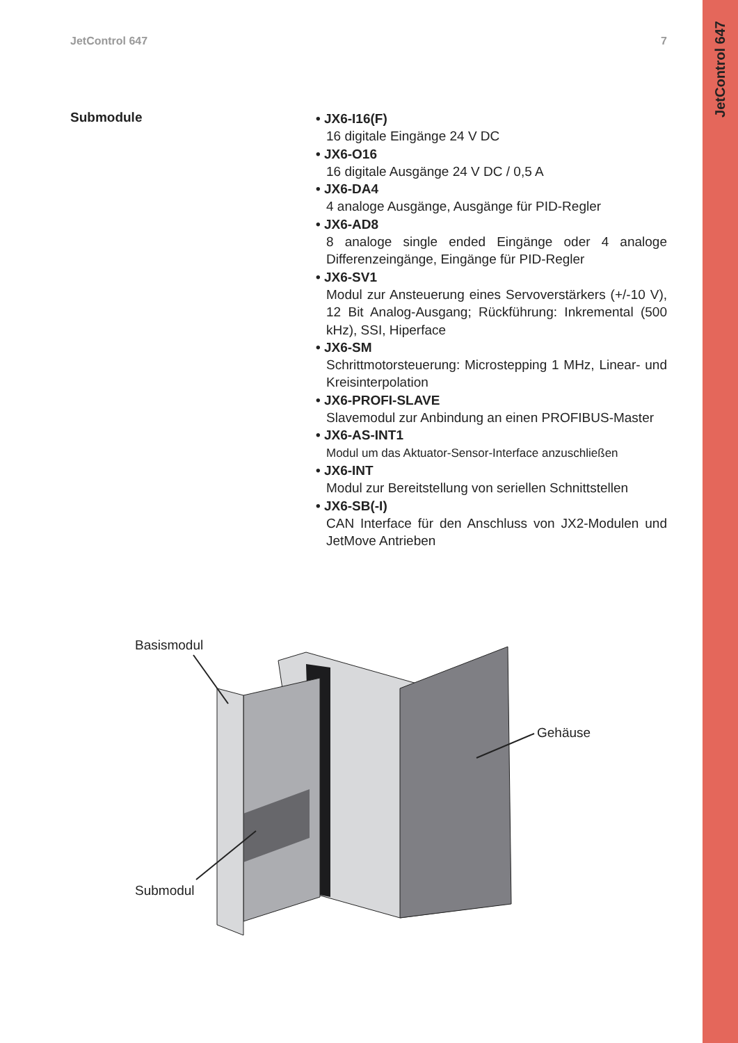JetControl 647
JetControl 647 7
Submodule
• JX6-I16(F)
16 digitale Eingänge 24 V DC
• JX6-O16
16 digitale Ausgänge 24 V DC / 0,5 A
• JX6-DA4
4 analoge Ausgänge, Ausgänge für PID-Regler
• JX6-AD8
8 analoge single ended Eingänge oder 4 analoge Differenzeingänge, Eingänge für PID-Regler
• JX6-SV1
Modul zur Ansteuerung eines Servoverstärkers (+/-10 V), 12 Bit Analog-Ausgang; Rückführung: Inkremental (500 kHz), SSI, Hiperface
• JX6-SM
Schrittmotorsteuerung: Microstepping 1 MHz, Linear- und Kreisinterpolation
• JX6-PROFI-SLAVE
Slavemodul zur Anbindung an einen PROFIBUS-Master
• JX6-AS-INT1
Modul um das Aktuator-Sensor-Interface anzuschließen
• JX6-INT
Modul zur Bereitstellung von seriellen Schnittstellen
• JX6-SB(-I)
CAN Interface für den Anschluss von JX2-Modulen und JetMove Antrieben
Basismodul
Gehäuse
Submodul